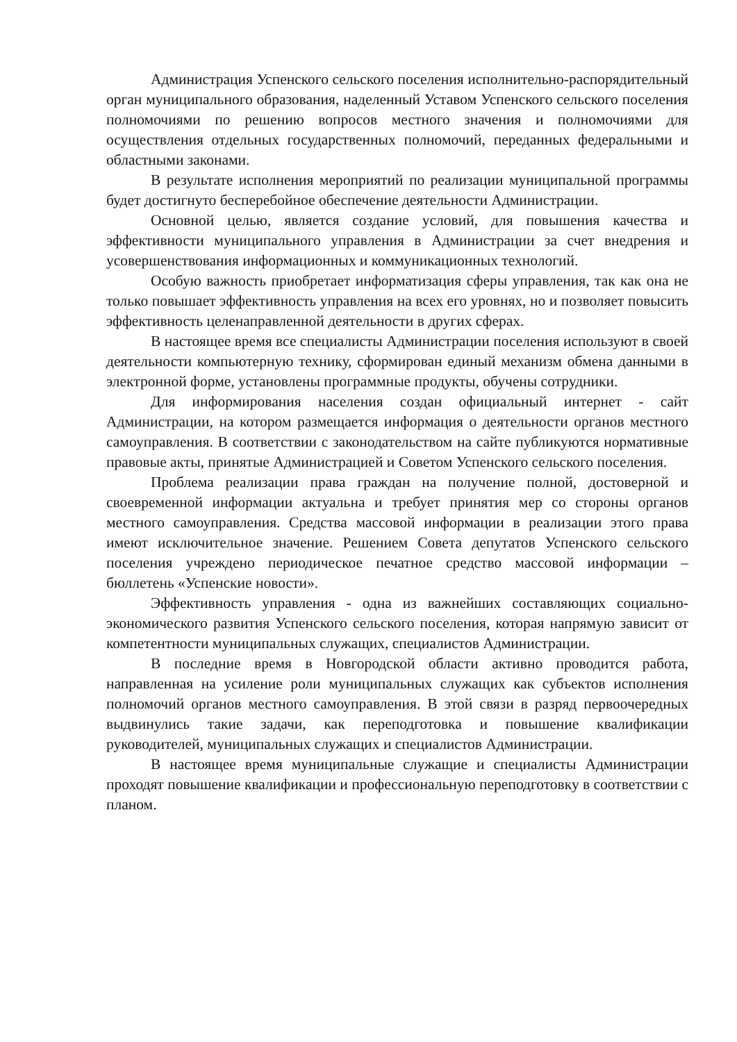Администрация Успенского сельского поселения исполнительно-распорядительный орган муниципального образования, наделенный Уставом Успенского сельского поселения полномочиями по решению вопросов местного значения и полномочиями для осуществления отдельных государственных полномочий, переданных федеральными и областными законами.
В результате исполнения мероприятий по реализации муниципальной программы будет достигнуто бесперебойное обеспечение деятельности Администрации.
Основной целью, является создание условий, для повышения качества и эффективности муниципального управления в Администрации за счет внедрения и усовершенствования информационных и коммуникационных технологий.
Особую важность приобретает информатизация сферы управления, так как она не только повышает эффективность управления на всех его уровнях, но и позволяет повысить эффективность целенаправленной деятельности в других сферах.
В настоящее время все специалисты Администрации поселения используют в своей деятельности компьютерную технику, сформирован единый механизм обмена данными в электронной форме, установлены программные продукты, обучены сотрудники.
Для информирования населения создан официальный интернет - сайт Администрации, на котором размещается информация о деятельности органов местного самоуправления. В соответствии с законодательством на сайте публикуются нормативные правовые акты, принятые Администрацией и Советом Успенского сельского поселения.
Проблема реализации права граждан на получение полной, достоверной и своевременной информации актуальна и требует принятия мер со стороны органов местного самоуправления. Средства массовой информации в реализации этого права имеют исключительное значение. Решением Совета депутатов Успенского сельского поселения учреждено периодическое печатное средство массовой информации – бюллетень «Успенские новости».
Эффективность управления - одна из важнейших составляющих социально-экономического развития Успенского сельского поселения, которая напрямую зависит от компетентности муниципальных служащих, специалистов Администрации.
В последние время в Новгородской области активно проводится работа, направленная на усиление роли муниципальных служащих как субъектов исполнения полномочий органов местного самоуправления. В этой связи в разряд первоочередных выдвинулись такие задачи, как переподготовка и повышение квалификации руководителей, муниципальных служащих и специалистов Администрации.
В настоящее время муниципальные служащие и специалисты Администрации проходят повышение квалификации и профессиональную переподготовку в соответствии с планом.